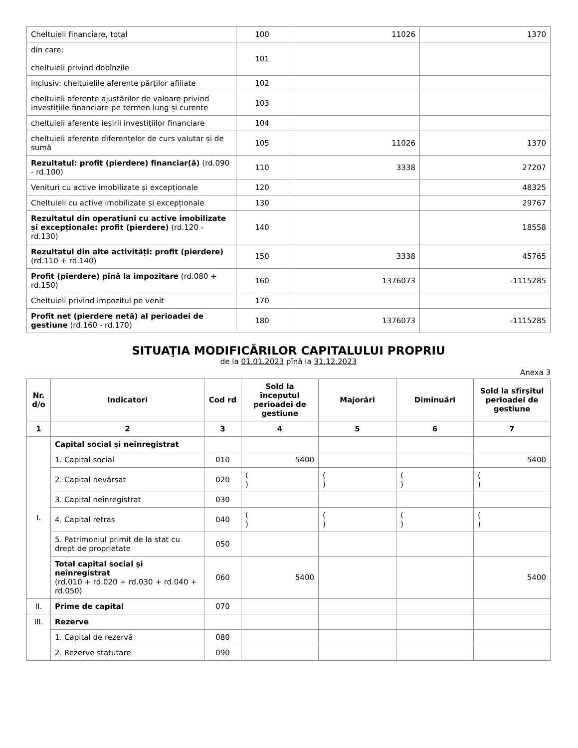| Cheltuieli financiare, total | 100 | 11026 | 1370 |
| din care: cheltuieli privind dobînzile | 101 | | |
| inclusiv: cheltuielile aferente părților afiliate | 102 | | |
| cheltuieli aferente ajustărilor de valoare privind investițiile financiare pe termen lung și curente | 103 | | |
| cheltuieli aferente ieșirii investițiilor financiare | 104 | | |
| cheltuieli aferente diferențelor de curs valutar și de sumă | 105 | 11026 | 1370 |
| Rezultatul: profit (pierdere) financiar(ă) (rd.090 - rd.100) | 110 | 3338 | 27207 |
| Venituri cu active imobilizate și excepționale | 120 | | 48325 |
| Cheltuieli cu active imobilizate și excepționale | 130 | | 29767 |
| Rezultatul din operațiuni cu active imobilizate și excepționale: profit (pierdere) (rd.120 - rd.130) | 140 | | 18558 |
| Rezultatul din alte activități: profit (pierdere) (rd.110 + rd.140) | 150 | 3338 | 45765 |
| Profit (pierdere) pînă la impozitare (rd.080 + rd.150) | 160 | 1376073 | -1115285 |
| Cheltuieli privind impozitul pe venit | 170 | | |
| Profit net (pierdere netă) al perioadei de gestiune (rd.160 - rd.170) | 180 | 1376073 | -1115285 |
SITUAŢIA MODIFICĂRILOR CAPITALULUI PROPRIU
de la 01.01.2023 pînă la 31.12.2023
Anexa 3
| Nr. d/o | Indicatori | Cod rd | Sold la începutul perioadei de gestiune | Majorări | Diminuări | Sold la sfîrşitul perioadei de gestiune |
| --- | --- | --- | --- | --- | --- | --- |
| 1 | 2 | 3 | 4 | 5 | 6 | 7 |
| I. | Capital social și neînregistrat | | | | | |
| | 1. Capital social | 010 | 5400 | | | 5400 |
| | 2. Capital nevărsat | 020 | ( ) | ( ) | ( ) | ( ) |
| | 3. Capital neînregistrat | 030 | | | | |
| | 4. Capital retras | 040 | ( ) | ( ) | ( ) | ( ) |
| | 5. Patrimoniul primit de la stat cu drept de proprietate | 050 | | | | |
| | Total capital social și neînregistrat (rd.010 + rd.020 + rd.030 + rd.040 + rd.050) | 060 | 5400 | | | 5400 |
| II. | Prime de capital | 070 | | | | |
| III. | Rezerve | | | | | |
| | 1. Capital de rezervă | 080 | | | | |
| | 2. Rezerve statutare | 090 | | | | |